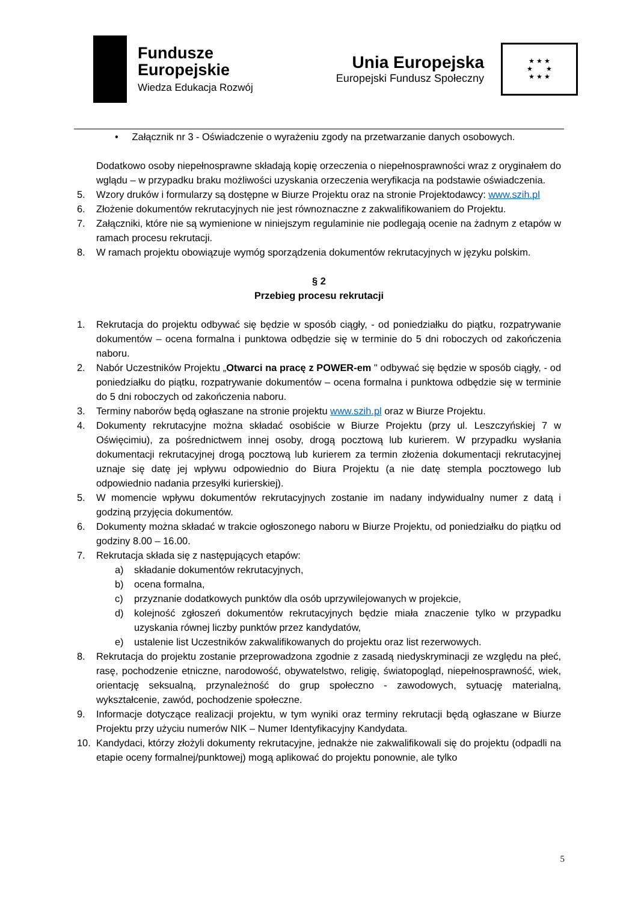Fundusze
Europejskie
Wiedza Edukacja Rozwój
Unia Europejska
Europejski Fundusz Społeczny
★ ★ ★
★ ★
★ ★ ★
• Załącznik nr 3 - Oświadczenie o wyrażeniu zgody na przetwarzanie danych osobowych.
Dodatkowo osoby niepełnosprawne składają kopię orzeczenia o niepełnosprawności wraz z oryginałem do wglądu – w przypadku braku możliwości uzyskania orzeczenia weryfikacja na podstawie oświadczenia.
5. Wzory druków i formularzy są dostępne w Biurze Projektu oraz na stronie Projektodawcy: www.szih.pl
6. Złożenie dokumentów rekrutacyjnych nie jest równoznaczne z zakwalifikowaniem do Projektu.
7. Załączniki, które nie są wymienione w niniejszym regulaminie nie podlegają ocenie na żadnym z etapów w ramach procesu rekrutacji.
8. W ramach projektu obowiązuje wymóg sporządzenia dokumentów rekrutacyjnych w języku polskim.
§ 2
Przebieg procesu rekrutacji
1. Rekrutacja do projektu odbywać się będzie w sposób ciągły, - od poniedziałku do piątku, rozpatrywanie dokumentów – ocena formalna i punktowa odbędzie się w terminie do 5 dni roboczych od zakończenia naboru.
2. Nabór Uczestników Projektu „Otwarci na pracę z POWER-em " odbywać się będzie w sposób ciągły, - od poniedziałku do piątku, rozpatrywanie dokumentów – ocena formalna i punktowa odbędzie się w terminie do 5 dni roboczych od zakończenia naboru.
3. Terminy naborów będą ogłaszane na stronie projektu www.szih.pl oraz w Biurze Projektu.
4. Dokumenty rekrutacyjne można składać osobiście w Biurze Projektu (przy ul. Leszczyńskiej 7 w Oświęcimiu), za pośrednictwem innej osoby, drogą pocztową lub kurierem. W przypadku wysłania dokumentacji rekrutacyjnej drogą pocztową lub kurierem za termin złożenia dokumentacji rekrutacyjnej uznaje się datę jej wpływu odpowiednio do Biura Projektu (a nie datę stempla pocztowego lub odpowiednio nadania przesyłki kurierskiej).
5. W momencie wpływu dokumentów rekrutacyjnych zostanie im nadany indywidualny numer z datą i godziną przyjęcia dokumentów.
6. Dokumenty można składać w trakcie ogłoszonego naboru w Biurze Projektu, od poniedziałku do piątku od godziny 8.00 – 16.00.
7. Rekrutacja składa się z następujących etapów:
a) składanie dokumentów rekrutacyjnych,
b) ocena formalna,
c) przyznanie dodatkowych punktów dla osób uprzywilejowanych w projekcie,
d) kolejność zgłoszeń dokumentów rekrutacyjnych będzie miała znaczenie tylko w przypadku uzyskania równej liczby punktów przez kandydatów,
e) ustalenie list Uczestników zakwalifikowanych do projektu oraz list rezerwowych.
8. Rekrutacja do projektu zostanie przeprowadzona zgodnie z zasadą niedyskryminacji ze względu na płeć, rasę, pochodzenie etniczne, narodowość, obywatelstwo, religię, światopogląd, niepełnosprawność, wiek, orientację seksualną, przynależność do grup społeczno - zawodowych, sytuację materialną, wykształcenie, zawód, pochodzenie społeczne.
9. Informacje dotyczące realizacji projektu, w tym wyniki oraz terminy rekrutacji będą ogłaszane w Biurze Projektu przy użyciu numerów NIK – Numer Identyfikacyjny Kandydata.
10. Kandydaci, którzy złożyli dokumenty rekrutacyjne, jednakże nie zakwalifikowali się do projektu (odpadli na etapie oceny formalnej/punktowej) mogą aplikować do projektu ponownie, ale tylko
5